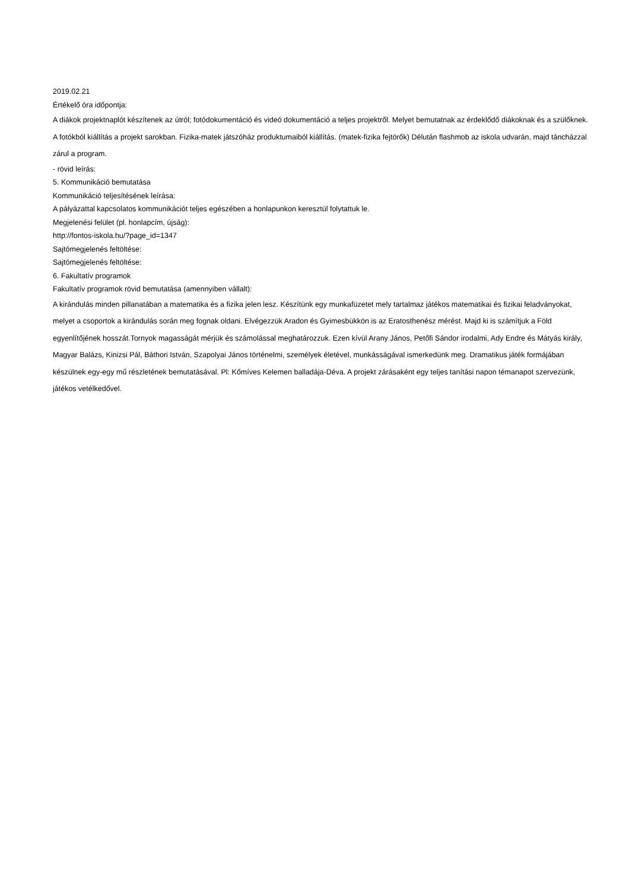2019.02.21
Értékelő óra időpontja:
A diákok projektnaplót készítenek az útról; fotódokumentáció és videó dokumentáció a teljes projektről. Melyet bemutatnak az érdeklődő diákoknak és a szülőknek. A fotókból kiállítás a projekt sarokban. Fizika-matek játszóház produktumaiból kiállítás. (matek-fizika fejtörők) Délután flashmob az iskola udvarán, majd táncházzal zárul a program.
- rövid leírás:
5. Kommunikáció bemutatása
Kommunikáció teljesítésének leírása:
A pályázattal kapcsolatos kommunikációt teljes egészében a honlapunkon keresztül folytattuk le.
Megjelenési felület (pl. honlapcím, újság):
http://fontos-iskola.hu/?page_id=1347
Sajtómegjelenés feltöltése:
Sajtómegjelenés feltöltése:
6. Fakultatív programok
Fakultatív programok rövid bemutatása (amennyiben vállalt):
A kirándulás minden pillanatában a matematika és a fizika jelen lesz. Készítünk egy munkafüzetet mely tartalmaz játékos matematikai és fizikai feladványokat, melyet a csoportok a kirándulás során meg fognak oldani. Elvégezzük Aradon és Gyimesbükkön is az Eratosthenész mérést. Majd ki is számítjuk a Föld egyenlítőjének hosszát.Tornyok magasságát mérjük és számolással meghatározzuk. Ezen kívül Arany János, Petőfi Sándor irodalmi, Ady Endre és Mátyás király, Magyar Balázs, Kinizsi Pál, Báthori István, Szapolyai János történelmi, személyek életével, munkásságával ismerkedünk meg. Dramatikus játék formájában készülnek egy-egy mű részletének bemutatásával. Pl: Kőmíves Kelemen balladája-Déva. A projekt zárásaként egy teljes tanítási napon témanapot szervezünk, játékos vetélkedővel.